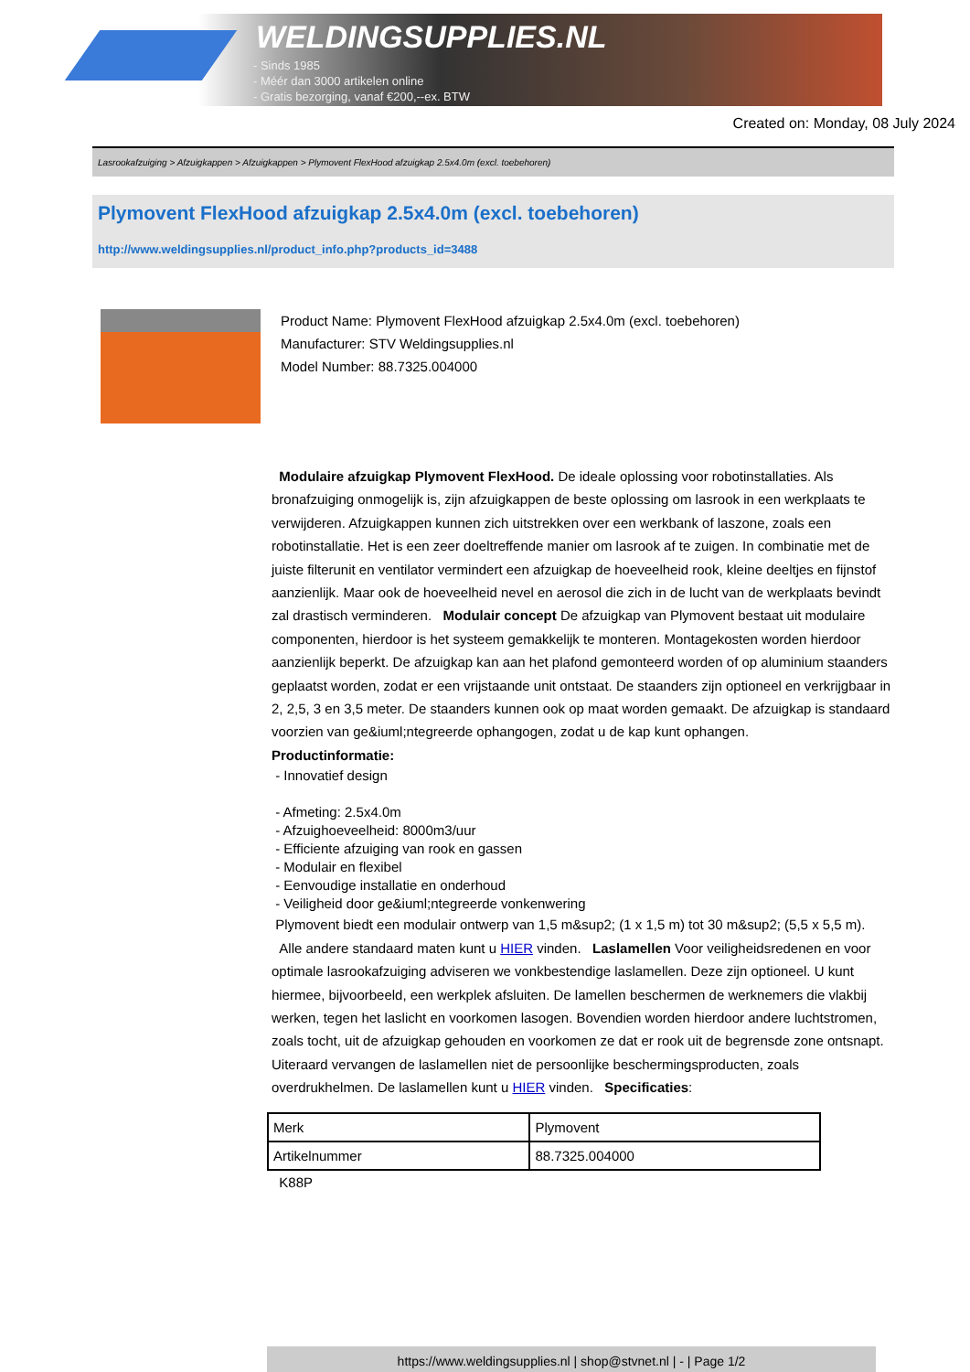WELDINGSUPPLIES.NL
- Sinds 1985
- Méér dan 3000 artikelen online
- Gratis bezorging, vanaf €200,--ex. BTW
Created on: Monday, 08 July 2024
Lasrookafzuiging > Afzuigkappen > Afzuigkappen > Plymovent FlexHood afzuigkap 2.5x4.0m (excl. toebehoren)
Plymovent FlexHood afzuigkap 2.5x4.0m (excl. toebehoren)
http://www.weldingsupplies.nl/product_info.php?products_id=3488
Product Name: Plymovent FlexHood afzuigkap 2.5x4.0m (excl. toebehoren)
Manufacturer: STV Weldingsupplies.nl
Model Number: 88.7325.004000
Modulaire afzuigkap Plymovent FlexHood. De ideale oplossing voor robotinstallaties. Als bronafzuiging onmogelijk is, zijn afzuigkappen de beste oplossing om lasrook in een werkplaats te verwijderen. Afzuigkappen kunnen zich uitstrekken over een werkbank of laszone, zoals een robotinstallatie. Het is een zeer doeltreffende manier om lasrook af te zuigen. In combinatie met de juiste filterunit en ventilator vermindert een afzuigkap de hoeveelheid rook, kleine deeltjes en fijnstof aanzienlijk. Maar ook de hoeveelheid nevel en aerosol die zich in de lucht van de werkplaats bevindt zal drastisch verminderen. Modulair concept De afzuigkap van Plymovent bestaat uit modulaire componenten, hierdoor is het systeem gemakkelijk te monteren. Montagekosten worden hierdoor aanzienlijk beperkt. De afzuigkap kan aan het plafond gemonteerd worden of op aluminium staanders geplaatst worden, zodat er een vrijstaande unit ontstaat. De staanders zijn optioneel en verkrijgbaar in 2, 2,5, 3 en 3,5 meter. De staanders kunnen ook op maat worden gemaakt. De afzuigkap is standaard voorzien van ge&iuml;ntegreerde ophangogen, zodat u de kap kunt ophangen.
Productinformatie:
- Innovatief design
- Afmeting: 2.5x4.0m
- Afzuighoeveelheid: 8000m3/uur
- Efficiente afzuiging van rook en gassen
- Modulair en flexibel
- Eenvoudige installatie en onderhoud
- Veiligheid door ge&iuml;ntegreerde vonkenwering
Plymovent biedt een modulair ontwerp van 1,5 m&sup2; (1 x 1,5 m) tot 30 m&sup2; (5,5 x 5,5 m).
Alle andere standaard maten kunt u HIER vinden. Laslamellen Voor veiligheidsredenen en voor optimale lasrookafzuiging adviseren we vonkbestendige laslamellen. Deze zijn optioneel. U kunt hiermee, bijvoorbeeld, een werkplek afsluiten. De lamellen beschermen de werknemers die vlakbij werken, tegen het laslicht en voorkomen lasogen. Bovendien worden hierdoor andere luchtstromen, zoals tocht, uit de afzuigkap gehouden en voorkomen ze dat er rook uit de begrensde zone ontsnapt. Uiteraard vervangen de laslamellen niet de persoonlijke beschermingsproducten, zoals overdrukhelmen. De laslamellen kunt u HIER vinden. Specificaties:
| Merk | Plymovent |
| Artikelnummer | 88.7325.004000 |
K88P
https://www.weldingsupplies.nl | shop@stvnet.nl | - | Page 1/2